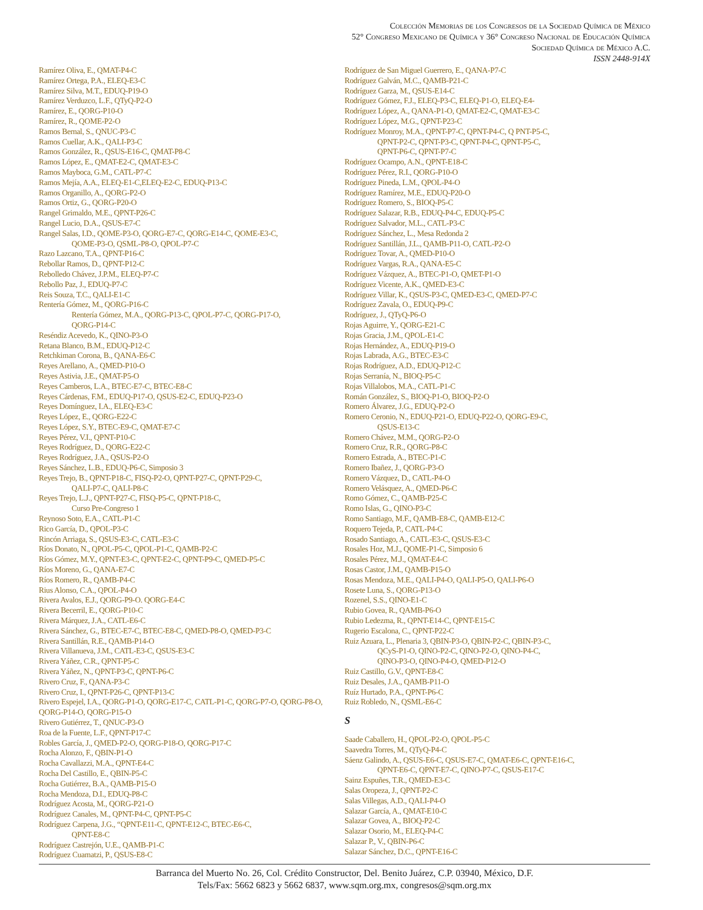Colección Memorias de los Congresos de la Sociedad Química de México
52° Congreso Mexicano de Química y 36° Congreso Nacional de Educación Química
Sociedad Química de México A.C.
ISSN 2448-914X
Ramírez Oliva, E., QMAT-P4-C
Ramírez Ortega, P.A., ELEQ-E3-C
Ramírez Silva, M.T., EDUQ-P19-O
Ramírez Verduzco, L.F., QTyQ-P2-O
Ramírez, E., QORG-P10-O
Ramírez, R., QOME-P2-O
Ramos Bernal, S., QNUC-P3-C
Ramos Cuellar, A.K., QALI-P3-C
Ramos González, R., QSUS-E16-C, QMAT-P8-C
Ramos López, E., QMAT-E2-C, QMAT-E3-C
Ramos Mayboca, G.M., CATL-P7-C
Ramos Mejía, A.A., ELEQ-E1-C,ELEQ-E2-C, EDUQ-P13-C
Ramos Organillo, A., QORG-P2-O
Ramos Ortiz, G., QORG-P20-O
Rangel Grimaldo, M.E., QPNT-P26-C
Rangel Lucio, D.A., QSUS-E7-C
Rangel Salas, I.D., QOME-P3-O, QORG-E7-C, QORG-E14-C, QOME-E3-C,
QOME-P3-O, QSML-P8-O, QPOL-P7-C
Razo Lazcano, T.A., QPNT-P16-C
Rebollar Ramos, D., QPNT-P12-C
Rebolledo Chávez, J.P.M., ELEQ-P7-C
Rebollo Paz, J., EDUQ-P7-C
Reis Souza, T.C., QALI-E1-C
Rentería Gómez, M., QORG-P16-C
Rentería Gómez, M.A., QORG-P13-C, QPOL-P7-C, QORG-P17-O,
QORG-P14-C
Reséndiz Acevedo, K., QINO-P3-O
Retana Blanco, B.M., EDUQ-P12-C
Retchkiman Corona, B., QANA-E6-C
Reyes Arellano, A., QMED-P10-O
Reyes Astivia, J.E., QMAT-P5-O
Reyes Camberos, L.A., BTEC-E7-C, BTEC-E8-C
Reyes Cárdenas, F.M., EDUQ-P17-O, QSUS-E2-C, EDUQ-P23-O
Reyes Domínguez, I.A., ELEQ-E3-C
Reyes López, E., QORG-E22-C
Reyes López, S.Y., BTEC-E9-C, QMAT-E7-C
Reyes Pérez, V.I., QPNT-P10-C
Reyes Rodríguez, D., QORG-E22-C
Reyes Rodríguez, J.A., QSUS-P2-O
Reyes Sánchez, L.B., EDUQ-P6-C, Simposio 3
Reyes Trejo, B., QPNT-P18-C, FISQ-P2-O, QPNT-P27-C, QPNT-P29-C,
QALI-P7-C, QALI-P8-C
Reyes Trejo, L.J., QPNT-P27-C, FISQ-P5-C, QPNT-P18-C,
Curso Pre-Congreso 1
Reynoso Soto, E.A., CATL-P1-C
Rico García, D., QPOL-P3-C
Rincón Arriaga, S., QSUS-E3-C, CATL-E3-C
Ríos Donato, N., QPOL-P5-C, QPOL-P1-C, QAMB-P2-C
Ríos Gómez, M.Y., QPNT-E3-C, QPNT-E2-C, QPNT-P9-C, QMED-P5-C
Ríos Moreno, G., QANA-E7-C
Ríos Romero, R., QAMB-P4-C
Rius Alonso, C.A., QPOL-P4-O
Rivera Avalos, E.J., QORG-P9-O. QORG-E4-C
Rivera Becerril, E., QORG-P10-C
Rivera Márquez, J.A., CATL-E6-C
Rivera Sánchez, G., BTEC-E7-C, BTEC-E8-C, QMED-P8-O, QMED-P3-C
Rivera Santillán, R.E., QAMB-P14-O
Rivera Villanueva, J.M., CATL-E3-C, QSUS-E3-C
Rivera Yáñez, C.R., QPNT-P5-C
Rivera Yáñez, N., QPNT-P3-C, QPNT-P6-C
Rivero Cruz, F., QANA-P3-C
Rivero Cruz, I., QPNT-P26-C, QPNT-P13-C
Rivero Espejel, I.A., QORG-P1-O, QORG-E17-C, CATL-P1-C, QORG-P7-O, QORG-P8-O,
QORG-P14-O, QORG-P15-O
Rivero Gutiérrez, T., QNUC-P3-O
Roa de la Fuente, L.F., QPNT-P17-C
Robles García, J., QMED-P2-O, QORG-P18-O, QORG-P17-C
Rocha Alonzo, F., QBIN-P1-O
Rocha Cavallazzi, M.A., QPNT-E4-C
Rocha Del Castillo, E., QBIN-P5-C
Rocha Gutiérrez, B.A., QAMB-P15-O
Rocha Mendoza, D.I., EDUQ-P8-C
Rodríguez Acosta, M., QORG-P21-O
Rodríguez Canales, M., QPNT-P4-C, QPNT-P5-C
Rodríguez Carpena, J.G., “QPNT-E11-C, QPNT-E12-C, BTEC-E6-C,
QPNT-E8-C
Rodríguez Castrejón, U.E., QAMB-P1-C
Rodríguez Cuamatzi, P., QSUS-E8-C
Rodríguez de San Miguel Guerrero, E., QANA-P7-C
Rodríguez Galván, M.C., QAMB-P21-C
Rodríguez Garza, M., QSUS-E14-C
Rodríguez Gómez, F.J., ELEQ-P3-C, ELEQ-P1-O, ELEQ-E4-
Rodríguez López, A., QANA-P1-O, QMAT-E2-C, QMAT-E3-C
Rodríguez López, M.G., QPNT-P23-C
Rodríguez Monroy, M.A., QPNT-P7-C, QPNT-P4-C, Q PNT-P5-C,
QPNT-P2-C, QPNT-P3-C, QPNT-P4-C, QPNT-P5-C,
QPNT-P6-C, QPNT-P7-C
Rodríguez Ocampo, A.N., QPNT-E18-C
Rodríguez Pérez, R.I., QORG-P10-O
Rodríguez Pineda, L.M., QPOL-P4-O
Rodríguez Ramírez, M.E., EDUQ-P20-O
Rodríguez Romero, S., BIOQ-P5-C
Rodríguez Salazar, R.B., EDUQ-P4-C, EDUQ-P5-C
Rodríguez Salvador, M.L., CATL-P3-C
Rodríguez Sánchez, L., Mesa Redonda 2
Rodríguez Santillán, J.L., QAMB-P11-O, CATL-P2-O
Rodríguez Tovar, A., QMED-P10-O
Rodríguez Vargas, R.A., QANA-E5-C
Rodríguez Vázquez, A., BTEC-P1-O, QMET-P1-O
Rodríguez Vicente, A.K., QMED-E3-C
Rodríguez Villar, K., QSUS-P3-C, QMED-E3-C, QMED-P7-C
Rodríguez Zavala, O., EDUQ-P9-C
Rodríguez, J., QTyQ-P6-O
Rojas Aguirre, Y., QORG-E21-C
Rojas Gracia, J.M., QPOL-E1-C
Rojas Hernández, A., EDUQ-P19-O
Rojas Labrada, A.G., BTEC-E3-C
Rojas Rodríguez, A.D., EDUQ-P12-C
Rojas Serranía, N., BIOQ-P5-C
Rojas Villalobos, M.A., CATL-P1-C
Román González, S., BIOQ-P1-O, BIOQ-P2-O
Romero Álvarez, J.G., EDUQ-P2-O
Romero Ceronio, N., EDUQ-P21-O, EDUQ-P22-O, QORG-E9-C,
QSUS-E13-C
Romero Chávez, M.M., QORG-P2-O
Romero Cruz, R.R., QORG-P8-C
Romero Estrada, A., BTEC-P1-C
Romero Ibañez, J., QORG-P3-O
Romero Vázquez, D., CATL-P4-O
Romero Velásquez, A., QMED-P6-C
Romo Gómez, C., QAMB-P25-C
Romo Islas, G., QINO-P3-C
Romo Santiago, M.F., QAMB-E8-C, QAMB-E12-C
Roquero Tejeda, P., CATL-P4-C
Rosado Santiago, A., CATL-E3-C, QSUS-E3-C
Rosales Hoz, M.J., QOME-P1-C, Simposio 6
Rosales Pérez, M.J., QMAT-E4-C
Rosas Castor, J.M., QAMB-P15-O
Rosas Mendoza, M.E., QALI-P4-O, QALI-P5-O, QALI-P6-O
Rosete Luna, S., QORG-P13-O
Rozenel, S.S., QINO-E1-C
Rubio Govea, R., QAMB-P6-O
Rubio Ledezma, R., QPNT-E14-C, QPNT-E15-C
Rugerio Escalona, C., QPNT-P22-C
Ruiz Azuara, L., Plenaria 3, QBIN-P3-O, QBIN-P2-C, QBIN-P3-C,
QCyS-P1-O, QINO-P2-C, QINO-P2-O, QINO-P4-C,
QINO-P3-O, QINO-P4-O, QMED-P12-O
Ruiz Castillo, G.V., QPNT-E8-C
Ruiz Desales, J.A., QAMB-P11-O
Ruíz Hurtado, P.A., QPNT-P6-C
Ruiz Robledo, N., QSML-E6-C
S
Saade Caballero, H., QPOL-P2-O, QPOL-P5-C
Saavedra Torres, M., QTyQ-P4-C
Sáenz Galindo, A., QSUS-E6-C, QSUS-E7-C, QMAT-E6-C, QPNT-E16-C,
QPNT-E6-C, QPNT-E7-C, QINO-P7-C, QSUS-E17-C
Sainz Espuñes, T.R., QMED-E3-C
Salas Oropeza, J., QPNT-P2-C
Salas Villegas, A.D., QALI-P4-O
Salazar García, A., QMAT-E10-C
Salazar Govea, A., BIOQ-P2-C
Salazar Osorio, M., ELEQ-P4-C
Salazar P., V., QBIN-P6-C
Salazar Sánchez, D.C., QPNT-E16-C
Barranca del Muerto No. 26, Col. Crédito Constructor, Del. Benito Juárez, C.P. 03940, México, D.F.
Tels/Fax: 5662 6823 y 5662 6837, www.sqm.org.mx, congresos@sqm.org.mx